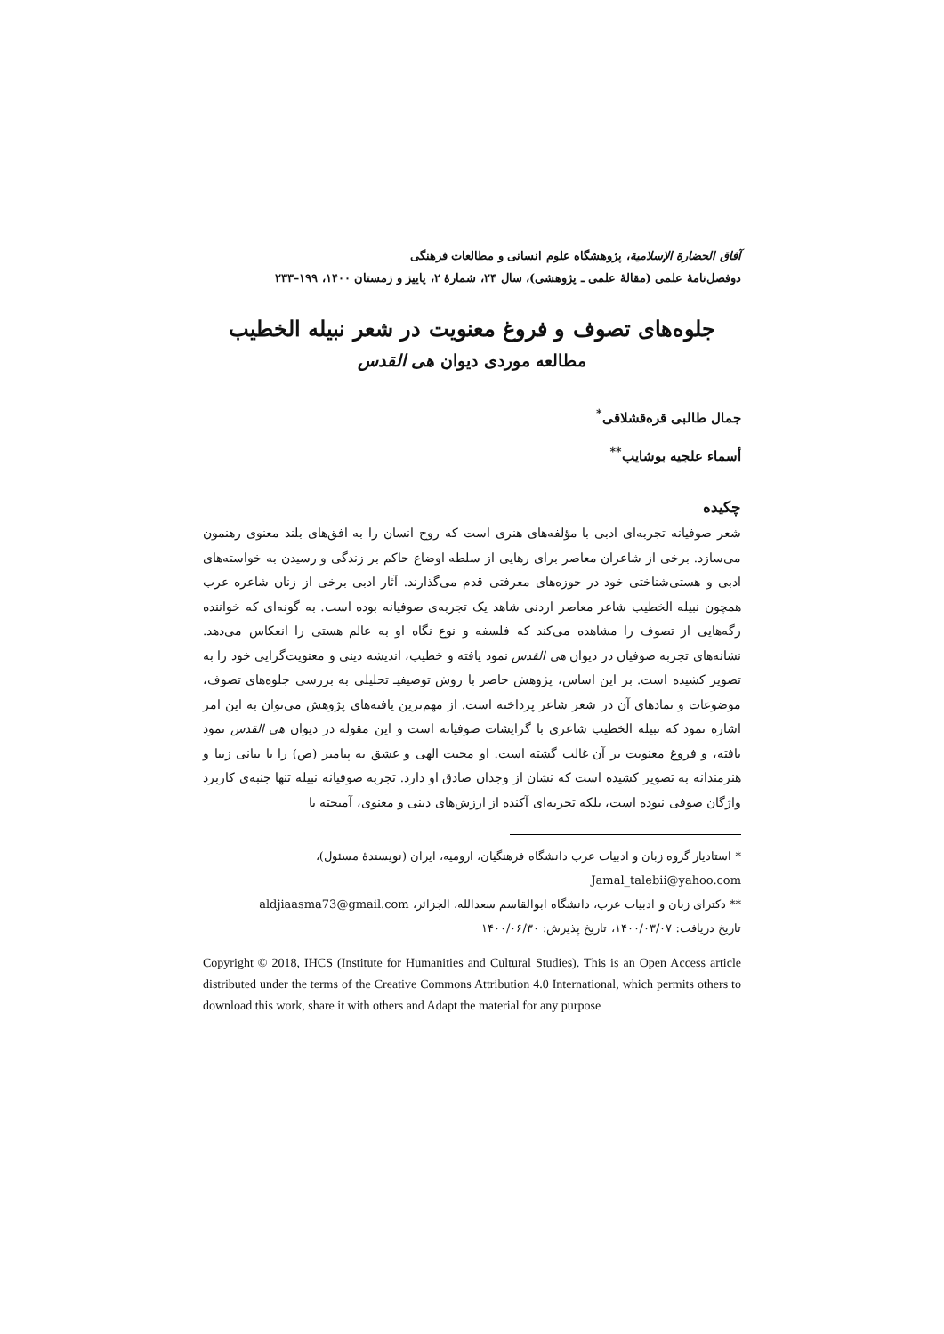آفاق الحضارة الإسلامية، پژوهشگاه علوم انسانی و مطالعات فرهنگی
دوفصل‌نامهٔ علمی (مقالهٔ علمی ـ پژوهشی)، سال ۲۴، شمارهٔ ۲، پاییز و زمستان ۱۴۰۰، ۱۹۹–۲۳۳
جلوه‌های تصوف و فروغ معنویت در شعر نبیله الخطیب
مطالعه موردی دیوان هی القدس
جمال طالبی قره‌قشلاقی<sup>*</sup>
أسماء علجیه بوشایب<sup>**</sup>
چکیده
شعر صوفیانه تجربه‌ای ادبی با مؤلفه‌های هنری است که روح انسان را به افق‌های بلند معنوی رهنمون می‌سازد. برخی از شاعران معاصر برای رهایی از سلطه اوضاع حاکم بر زندگی و رسیدن به خواسته‌های ادبی و هستی‌شناختی خود در حوزه‌های معرفتی قدم می‌گذارند. آثار ادبی برخی از زنان شاعره عرب همچون نبیله الخطیب شاعر معاصر اردنی شاهد یک تجربه‌ی صوفیانه بوده است. به گونه‌ای که خواننده رگه‌هایی از تصوف را مشاهده می‌کند که فلسفه و نوع نگاه او به عالم هستی را انعکاس می‌دهد. نشانه‌های تجربه صوفیان در دیوان هی القدس نمود یافته و خطیب، اندیشه دینی و معنویت‌گرایی خود را به تصویر کشیده است. بر این اساس، پژوهش حاضر با روش توصیفیـ تحلیلی به بررسی جلوه‌های تصوف، موضوعات و نمادهای آن در شعر شاعر پرداخته است. از مهم‌ترین یافته‌های پژوهش می‌توان به این امر اشاره نمود که نبیله الخطیب شاعری با گرایشات صوفیانه است و این مقوله در دیوان هی القدس نمود یافته، و فروغ معنویت بر آن غالب گشته است. او محبت الهی و عشق به پیامبر (ص) را با بیانی زیبا و هنرمندانه به تصویر کشیده است که نشان از وجدان صادق او دارد. تجربه صوفیانه نبیله تنها جنبه‌ی کاربرد واژگان صوفی نبوده است، بلکه تجربه‌ای آکنده از ارزش‌های دینی و معنوی، آمیخته با
* استادیار گروه زبان و ادبیات عرب دانشگاه فرهنگیان، ارومیه، ایران (نویسندهٔ مسئول)،
Jamal_talebii@yahoo.com
** دکترای زبان و ادبیات عرب، دانشگاه ابوالقاسم سعدالله، الجزائر، aldjiaasma73@gmail.com
تاریخ دریافت: ۱۴۰۰/۰۳/۰۷، تاریخ پذیرش: ۱۴۰۰/۰۶/۳۰
Copyright © 2018, IHCS (Institute for Humanities and Cultural Studies). This is an Open Access article distributed under the terms of the Creative Commons Attribution 4.0 International, which permits others to download this work, share it with others and Adapt the material for any purpose